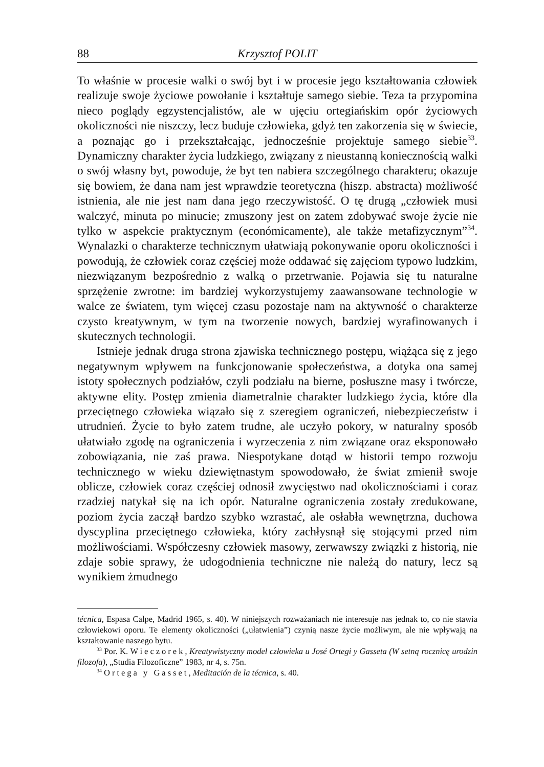88 Krzysztof POLIT
To właśnie w procesie walki o swój byt i w procesie jego kształtowania człowiek realizuje swoje życiowe powołanie i kształtuje samego siebie. Teza ta przypomina nieco poglądy egzystencjalistów, ale w ujęciu ortegiańskim opór życiowych okoliczności nie niszczy, lecz buduje człowieka, gdyż ten zakorzenia się w świecie, a poznając go i przekształcając, jednocześnie projektuje samego siebie<sup>33</sup>. Dynamiczny charakter życia ludzkiego, związany z nieustanną koniecznością walki o swój własny byt, powoduje, że byt ten nabiera szczególnego charakteru; okazuje się bowiem, że dana nam jest wprawdzie teoretyczna (hiszp. abstracta) możliwość istnienia, ale nie jest nam dana jego rzeczywistość. O tę drugą „człowiek musi walczyć, minuta po minucie; zmuszony jest on zatem zdobywać swoje życie nie tylko w aspekcie praktycznym (económicamente), ale także metafizycznym”<sup>34</sup>. Wynalazki o charakterze technicznym ułatwiają pokonywanie oporu okoliczności i powodują, że człowiek coraz częściej może oddawać się zajęciom typowo ludzkim, niezwiązanym bezpośrednio z walką o przetrwanie. Pojawia się tu naturalne sprzężenie zwrotne: im bardziej wykorzystujemy zaawansowane technologie w walce ze światem, tym więcej czasu pozostaje nam na aktywność o charakterze czysto kreatywnym, w tym na tworzenie nowych, bardziej wyrafinowanych i skutecznych technologii.
Istnieje jednak druga strona zjawiska technicznego postępu, wiążąca się z jego negatywnym wpływem na funkcjonowanie społeczeństwa, a dotyka ona samej istoty społecznych podziałów, czyli podziału na bierne, posłuszne masy i twórcze, aktywne elity. Postęp zmienia diametralnie charakter ludzkiego życia, które dla przeciętnego człowieka wiązało się z szeregiem ograniczeń, niebezpieczeństw i utrudnień. Życie to było zatem trudne, ale uczyło pokory, w naturalny sposób ułatwiało zgodę na ograniczenia i wyrzeczenia z nim związane oraz eksponowało zobowiązania, nie zaś prawa. Niespotykane dotąd w historii tempo rozwoju technicznego w wieku dziewiętnastym spowodowało, że świat zmienił swoje oblicze, człowiek coraz częściej odnosił zwycięstwo nad okolicznościami i coraz rzadziej natykał się na ich opór. Naturalne ograniczenia zostały zredukowane, poziom życia zaczął bardzo szybko wzrastać, ale osłabła wewnętrzna, duchowa dyscyplina przeciętnego człowieka, który zachłysnął się stojącymi przed nim możliwościami. Współczesny człowiek masowy, zerwawszy związki z historią, nie zdaje sobie sprawy, że udogodnienia techniczne nie należą do natury, lecz są wynikiem żmudnego
técnica, Espasa Calpe, Madrid 1965, s. 40). W niniejszych rozważaniach nie interesuje nas jednak to, co nie stawia człowiekowi oporu. Te elementy okoliczności („ułatwienia”) czynią nasze życie możliwym, ale nie wpływają na kształtowanie naszego bytu.
<sup>33</sup> Por. K. Wieczorek, Kreatywistyczny model człowieka u José Ortegi y Gasseta (W setną rocznicę urodzin filozofa), „Studia Filozoficzne” 1983, nr 4, s. 75n.
<sup>34</sup> Ortega y Gasset, Meditación de la técnica, s. 40.